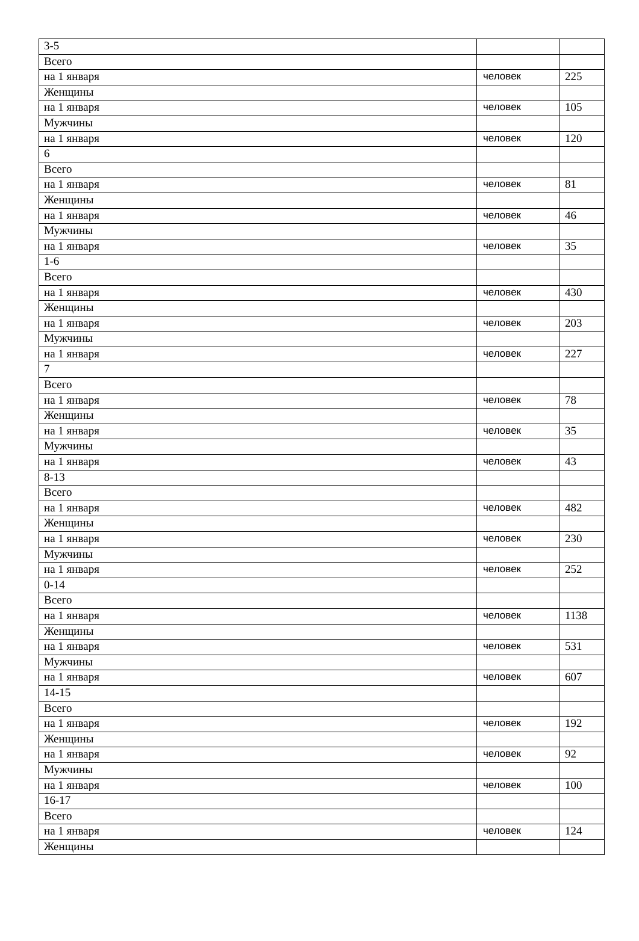| 3-5 | | |
| Всего | | |
| на 1 января | человек | 225 |
| Женщины | | |
| на 1 января | человек | 105 |
| Мужчины | | |
| на 1 января | человек | 120 |
| 6 | | |
| Всего | | |
| на 1 января | человек | 81 |
| Женщины | | |
| на 1 января | человек | 46 |
| Мужчины | | |
| на 1 января | человек | 35 |
| 1-6 | | |
| Всего | | |
| на 1 января | человек | 430 |
| Женщины | | |
| на 1 января | человек | 203 |
| Мужчины | | |
| на 1 января | человек | 227 |
| 7 | | |
| Всего | | |
| на 1 января | человек | 78 |
| Женщины | | |
| на 1 января | человек | 35 |
| Мужчины | | |
| на 1 января | человек | 43 |
| 8-13 | | |
| Всего | | |
| на 1 января | человек | 482 |
| Женщины | | |
| на 1 января | человек | 230 |
| Мужчины | | |
| на 1 января | человек | 252 |
| 0-14 | | |
| Всего | | |
| на 1 января | человек | 1138 |
| Женщины | | |
| на 1 января | человек | 531 |
| Мужчины | | |
| на 1 января | человек | 607 |
| 14-15 | | |
| Всего | | |
| на 1 января | человек | 192 |
| Женщины | | |
| на 1 января | человек | 92 |
| Мужчины | | |
| на 1 января | человек | 100 |
| 16-17 | | |
| Всего | | |
| на 1 января | человек | 124 |
| Женщины | | |